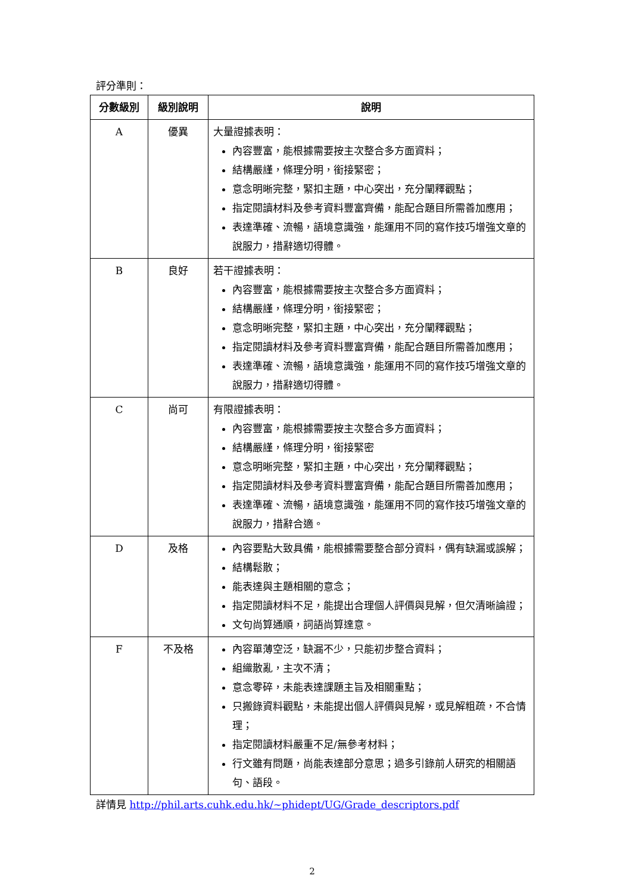評分準則：
| 分數級別 | 級別說明 | 說明 |
| --- | --- | --- |
| A | 優異 | 大量證據表明： 內容豐富，能根據需要按主次整合多方面資料； 結構嚴謹，條理分明，銜接緊密； 意念明晰完整，緊扣主題，中心突出，充分闡釋觀點； 指定閱讀材料及參考資料豐富齊備，能配合題目所需善加應用； 表達準確、流暢，語境意識強，能運用不同的寫作技巧增強文章的說服力，措辭適切得體。 |
| B | 良好 | 若干證據表明： 內容豐富，能根據需要按主次整合多方面資料； 結構嚴謹，條理分明，銜接緊密； 意念明晰完整，緊扣主題，中心突出，充分闡釋觀點； 指定閱讀材料及參考資料豐富齊備，能配合題目所需善加應用； 表達準確、流暢，語境意識強，能運用不同的寫作技巧增強文章的說服力，措辭適切得體。 |
| C | 尚可 | 有限證據表明： 內容豐富，能根據需要按主次整合多方面資料； 結構嚴謹，條理分明，銜接緊密 意念明晰完整，緊扣主題，中心突出，充分闡釋觀點； 指定閱讀材料及參考資料豐富齊備，能配合題目所需善加應用； 表達準確、流暢，語境意識強，能運用不同的寫作技巧增強文章的說服力，措辭合適。 |
| D | 及格 | 內容要點大致具備，能根據需要整合部分資料，偶有缺漏或誤解； 結構鬆散； 能表達與主題相關的意念； 指定閱讀材料不足，能提出合理個人評價與見解，但欠清晰論證； 文句尚算通順，詞語尚算達意。 |
| F | 不及格 | 內容單薄空泛，缺漏不少，只能初步整合資料； 組織散亂，主次不清； 意念零碎，未能表達課題主旨及相關重點； 只搬錄資料觀點，未能提出個人評價與見解，或見解粗疏，不合情理； 指定閱讀材料嚴重不足/無參考材料； 行文雖有問題，尚能表達部分意思；過多引錄前人研究的相關語句、語段。 |
詳情見 http://phil.arts.cuhk.edu.hk/~phidept/UG/Grade_descriptors.pdf
2